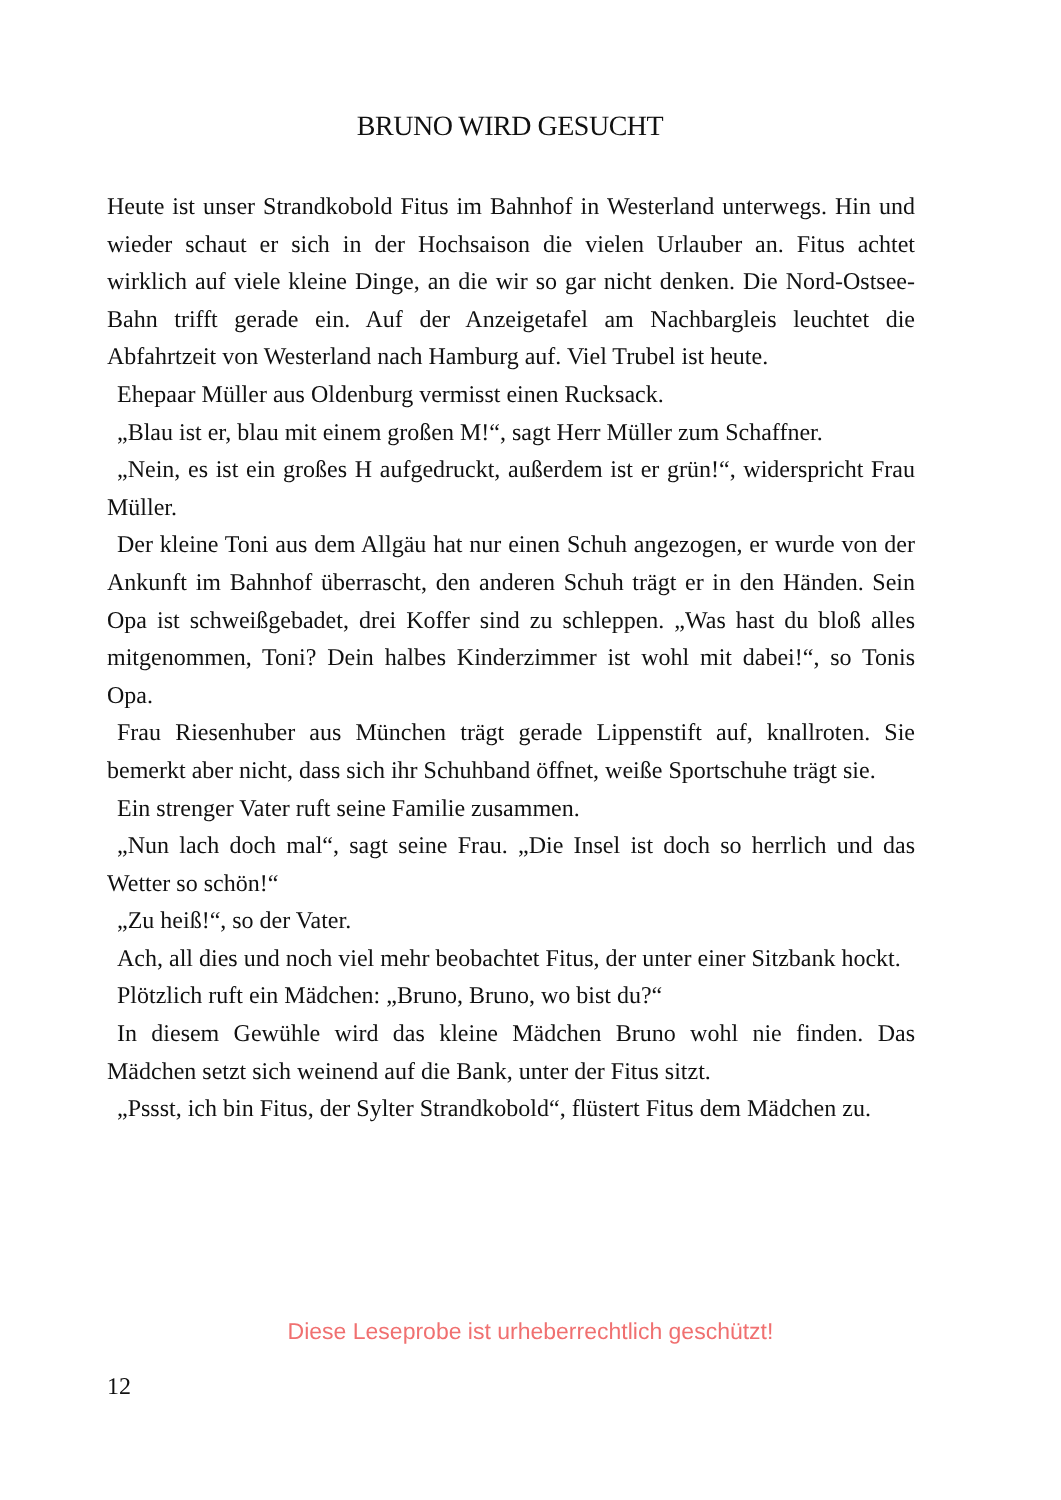BRUNO WIRD GESUCHT
Heute ist unser Strandkobold Fitus im Bahnhof in Westerland unterwegs. Hin und wieder schaut er sich in der Hochsaison die vielen Urlauber an. Fitus achtet wirklich auf viele kleine Dinge, an die wir so gar nicht denken. Die Nord-Ostsee-Bahn trifft gerade ein. Auf der Anzeigetafel am Nachbargleis leuchtet die Abfahrtzeit von Westerland nach Hamburg auf. Viel Trubel ist heute.
Ehepaar Müller aus Oldenburg vermisst einen Rucksack.
„Blau ist er, blau mit einem großen M!“, sagt Herr Müller zum Schaffner.
„Nein, es ist ein großes H aufgedruckt, außerdem ist er grün!“, widerspricht Frau Müller.
Der kleine Toni aus dem Allgäu hat nur einen Schuh angezogen, er wurde von der Ankunft im Bahnhof überrascht, den anderen Schuh trägt er in den Händen. Sein Opa ist schweißgebadet, drei Koffer sind zu schleppen. „Was hast du bloß alles mitgenommen, Toni? Dein halbes Kinderzimmer ist wohl mit dabei!“, so Tonis Opa.
Frau Riesenhuber aus München trägt gerade Lippenstift auf, knallroten. Sie bemerkt aber nicht, dass sich ihr Schuhband öffnet, weiße Sportschuhe trägt sie.
Ein strenger Vater ruft seine Familie zusammen.
„Nun lach doch mal“, sagt seine Frau. „Die Insel ist doch so herrlich und das Wetter so schön!“
„Zu heiß!“, so der Vater.
Ach, all dies und noch viel mehr beobachtet Fitus, der unter einer Sitzbank hockt.
Plötzlich ruft ein Mädchen: „Bruno, Bruno, wo bist du?“
In diesem Gewühle wird das kleine Mädchen Bruno wohl nie finden. Das Mädchen setzt sich weinend auf die Bank, unter der Fitus sitzt.
„Pssst, ich bin Fitus, der Sylter Strandkobold“, flüstert Fitus dem Mädchen zu.
Diese Leseprobe ist urheberrechtlich geschützt!
12